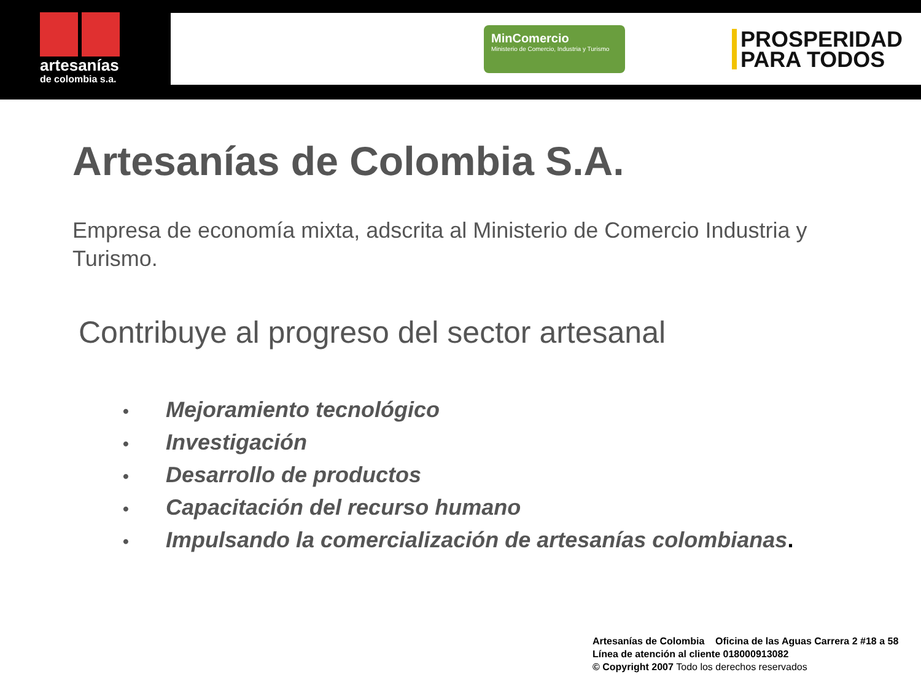artesanías
de colombia s.a.
MinComercio
Ministerio de Comercio, Industria y Turismo
PROSPERIDAD
PARA TODOS
Artesanías de Colombia S.A.
Empresa de economía mixta, adscrita al Ministerio de Comercio Industria y Turismo.
Contribuye al progreso del sector artesanal
• Mejoramiento tecnológico
• Investigación
• Desarrollo de productos
• Capacitación del recurso humano
• Impulsando la comercialización de artesanías colombianas.
Artesanías de Colombia Oficina de las Aguas Carrera 2 #18 a 58
Línea de atención al cliente 018000913082
© Copyright 2007 Todo los derechos reservados